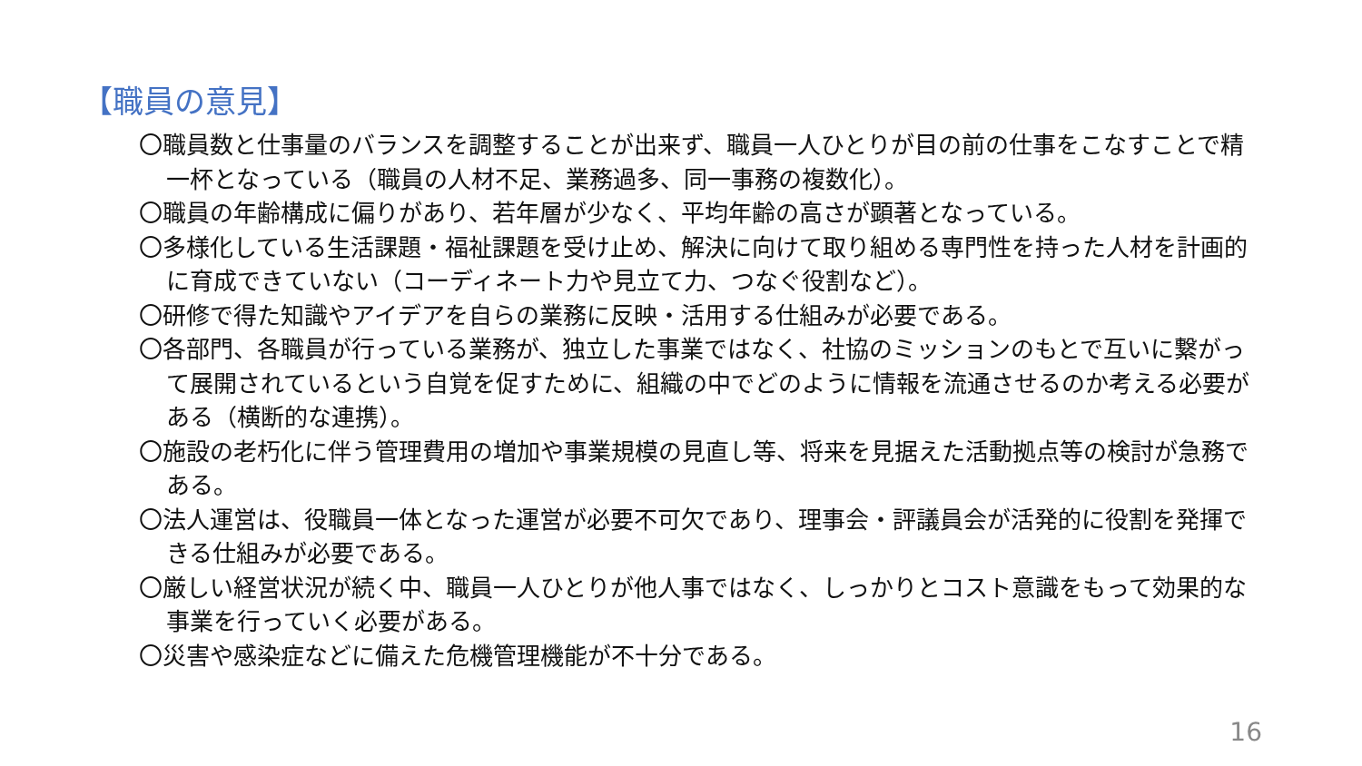【職員の意見】
〇職員数と仕事量のバランスを調整することが出来ず、職員一人ひとりが目の前の仕事をこなすことで精一杯となっている（職員の人材不足、業務過多、同一事務の複数化）。
〇職員の年齢構成に偏りがあり、若年層が少なく、平均年齢の高さが顕著となっている。
〇多様化している生活課題・福祉課題を受け止め、解決に向けて取り組める専門性を持った人材を計画的に育成できていない（コーディネート力や見立て力、つなぐ役割など）。
〇研修で得た知識やアイデアを自らの業務に反映・活用する仕組みが必要である。
〇各部門、各職員が行っている業務が、独立した事業ではなく、社協のミッションのもとで互いに繋がって展開されているという自覚を促すために、組織の中でどのように情報を流通させるのか考える必要がある（横断的な連携）。
〇施設の老朽化に伴う管理費用の増加や事業規模の見直し等、将来を見据えた活動拠点等の検討が急務である。
〇法人運営は、役職員一体となった運営が必要不可欠であり、理事会・評議員会が活発的に役割を発揮できる仕組みが必要である。
〇厳しい経営状況が続く中、職員一人ひとりが他人事ではなく、しっかりとコスト意識をもって効果的な事業を行っていく必要がある。
〇災害や感染症などに備えた危機管理機能が不十分である。
16